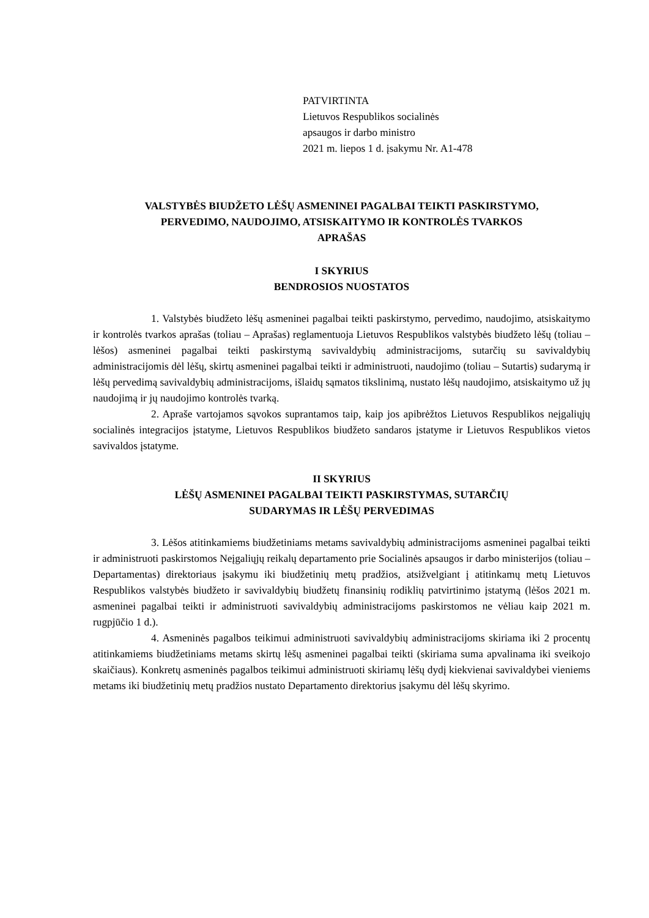PATVIRTINTA
Lietuvos Respublikos socialinės
apsaugos ir darbo ministro
2021 m. liepos 1 d. įsakymu Nr. A1-478
VALSTYBĖS BIUDŽETO LĖŠŲ ASMENINEI PAGALBAI TEIKTI PASKIRSTYMO,
PERVEDIMO, NAUDOJIMO, ATSISKAITYMO IR KONTROLĖS TVARKOS
APRAŠAS
I SKYRIUS
BENDROSIOS NUOSTATOS
1. Valstybės biudžeto lėšų asmeninei pagalbai teikti paskirstymo, pervedimo, naudojimo, atsiskaitymo ir kontrolės tvarkos aprašas (toliau – Aprašas) reglamentuoja Lietuvos Respublikos valstybės biudžeto lėšų (toliau – lėšos) asmeninei pagalbai teikti paskirstymą savivaldybių administracijoms, sutarčių su savivaldybių administracijomis dėl lėšų, skirtų asmeninei pagalbai teikti ir administruoti, naudojimo (toliau – Sutartis) sudarymą ir lėšų pervedimą savivaldybių administracijoms, išlaidų sąmatos tikslinimą, nustato lėšų naudojimo, atsiskaitymo už jų naudojimą ir jų naudojimo kontrolės tvarką.
2. Apraše vartojamos sąvokos suprantamos taip, kaip jos apibrėžtos Lietuvos Respublikos neįgaliųjų socialinės integracijos įstatyme, Lietuvos Respublikos biudžeto sandaros įstatyme ir Lietuvos Respublikos vietos savivaldos įstatyme.
II SKYRIUS
LĖŠŲ ASMENINEI PAGALBAI TEIKTI PASKIRSTYMAS, SUTARČIŲ
SUDARYMAS IR LĖŠŲ PERVEDIMAS
3. Lėšos atitinkamiems biudžetiniams metams savivaldybių administracijoms asmeninei pagalbai teikti ir administruoti paskirstomos Neįgaliųjų reikalų departamento prie Socialinės apsaugos ir darbo ministerijos (toliau – Departamentas) direktoriaus įsakymu iki biudžetinių metų pradžios, atsižvelgiant į atitinkamų metų Lietuvos Respublikos valstybės biudžeto ir savivaldybių biudžetų finansinių rodiklių patvirtinimo įstatymą (lėšos 2021 m. asmeninei pagalbai teikti ir administruoti savivaldybių administracijoms paskirstomos ne vėliau kaip 2021 m. rugpjūčio 1 d.).
4. Asmeninės pagalbos teikimui administruoti savivaldybių administracijoms skiriama iki 2 procentų atitinkamiems biudžetiniams metams skirtų lėšų asmeninei pagalbai teikti (skiriama suma apvalinama iki sveikojo skaičiaus). Konkretų asmeninės pagalbos teikimui administruoti skiriamų lėšų dydį kiekvienai savivaldybei vieniems metams iki biudžetinių metų pradžios nustato Departamento direktorius įsakymu dėl lėšų skyrimo.